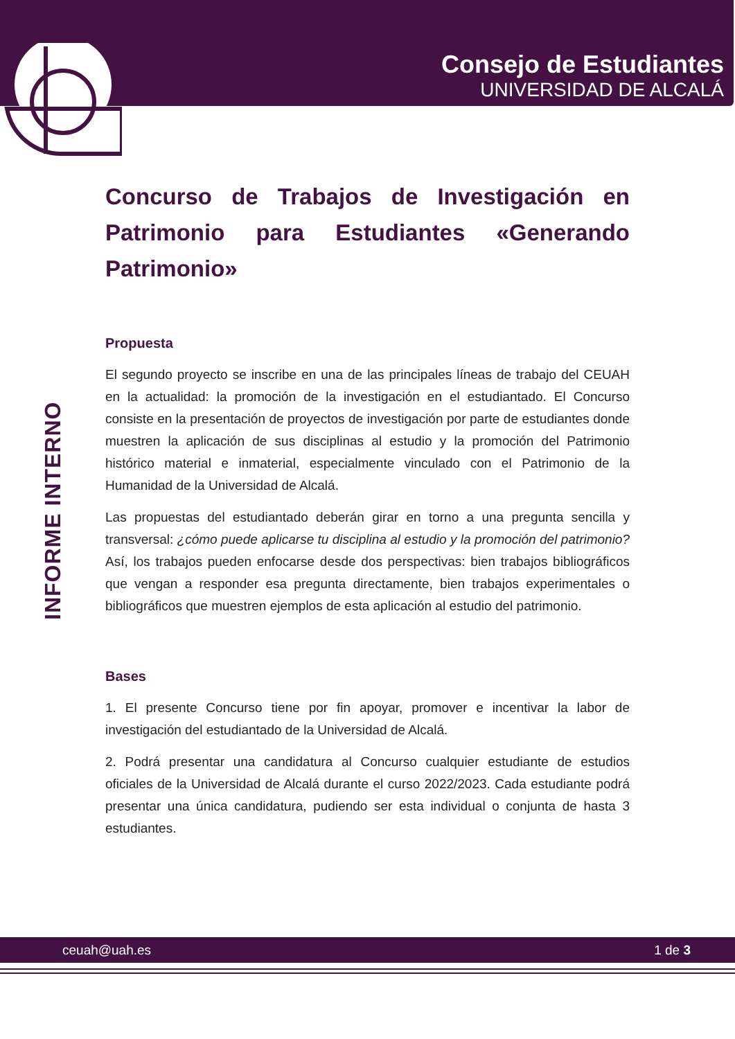Consejo de Estudiantes
UNIVERSIDAD DE ALCALÁ
INFORME INTERNO
Concurso de Trabajos de Investigación en Patrimonio para Estudiantes «Generando Patrimonio»
Propuesta
El segundo proyecto se inscribe en una de las principales líneas de trabajo del CEUAH en la actualidad: la promoción de la investigación en el estudiantado. El Concurso consiste en la presentación de proyectos de investigación por parte de estudiantes donde muestren la aplicación de sus disciplinas al estudio y la promoción del Patrimonio histórico material e inmaterial, especialmente vinculado con el Patrimonio de la Humanidad de la Universidad de Alcalá.
Las propuestas del estudiantado deberán girar en torno a una pregunta sencilla y transversal: ¿cómo puede aplicarse tu disciplina al estudio y la promoción del patrimonio? Así, los trabajos pueden enfocarse desde dos perspectivas: bien trabajos bibliográficos que vengan a responder esa pregunta directamente, bien trabajos experimentales o bibliográficos que muestren ejemplos de esta aplicación al estudio del patrimonio.
Bases
1. El presente Concurso tiene por fin apoyar, promover e incentivar la labor de investigación del estudiantado de la Universidad de Alcalá.
2. Podrá presentar una candidatura al Concurso cualquier estudiante de estudios oficiales de la Universidad de Alcalá durante el curso 2022/2023. Cada estudiante podrá presentar una única candidatura, pudiendo ser esta individual o conjunta de hasta 3 estudiantes.
ceuah@uah.es 1 de 3